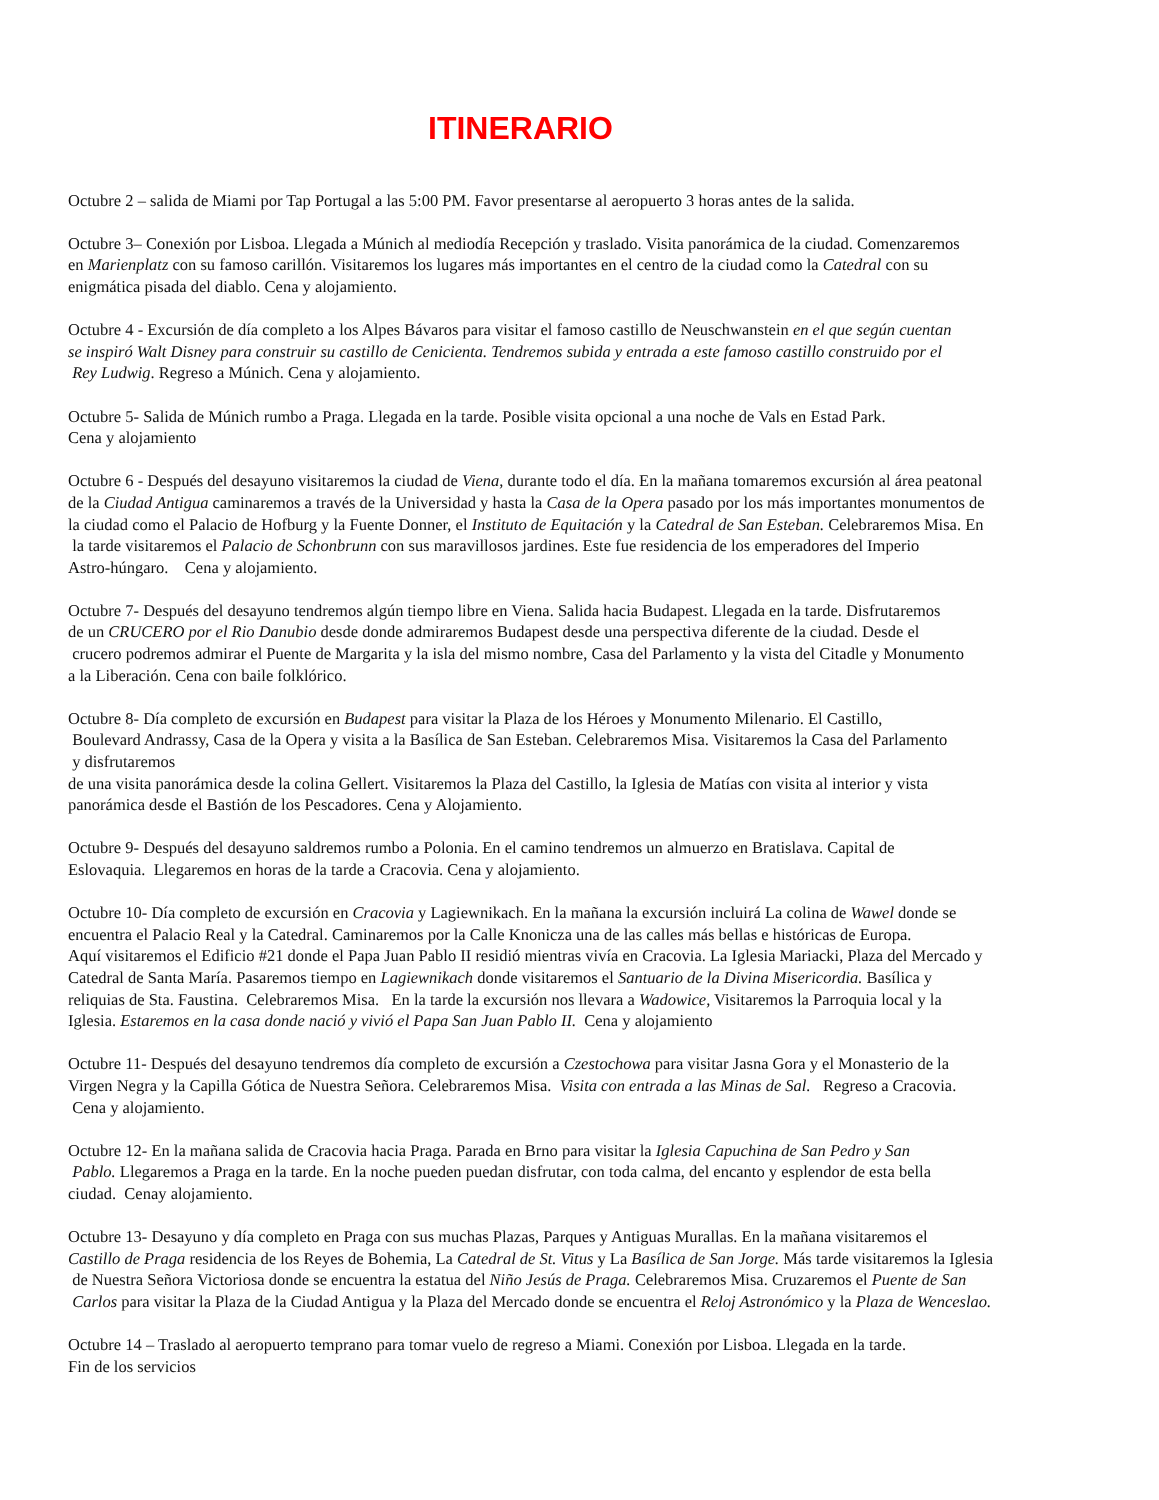ITINERARIO
Octubre 2 – salida de Miami por Tap Portugal a las 5:00 PM. Favor presentarse al aeropuerto 3 horas antes de la salida.
Octubre 3– Conexión por Lisboa. Llegada a Múnich al mediodía Recepción y traslado. Visita panorámica de la ciudad. Comenzaremos
en Marienplatz con su famoso carillón. Visitaremos los lugares más importantes en el centro de la ciudad como la Catedral con su
enigmática pisada del diablo. Cena y alojamiento.
Octubre 4 - Excursión de día completo a los Alpes Bávaros para visitar el famoso castillo de Neuschwanstein en el que según cuentan
se inspiró Walt Disney para construir su castillo de Cenicienta. Tendremos subida y entrada a este famoso castillo construido por el
Rey Ludwig. Regreso a Múnich. Cena y alojamiento.
Octubre 5- Salida de Múnich rumbo a Praga. Llegada en la tarde. Posible visita opcional a una noche de Vals en Estad Park.
Cena y alojamiento
Octubre 6 - Después del desayuno visitaremos la ciudad de Viena, durante todo el día. En la mañana tomaremos excursión al área peatonal
de la Ciudad Antigua caminaremos a través de la Universidad y hasta la Casa de la Opera pasado por los más importantes monumentos de
la ciudad como el Palacio de Hofburg y la Fuente Donner, el Instituto de Equitación y la Catedral de San Esteban. Celebraremos Misa. En
la tarde visitaremos el Palacio de Schonbrunn con sus maravillosos jardines. Este fue residencia de los emperadores del Imperio
Astro-húngaro. Cena y alojamiento.
Octubre 7- Después del desayuno tendremos algún tiempo libre en Viena. Salida hacia Budapest. Llegada en la tarde. Disfrutaremos
de un CRUCERO por el Rio Danubio desde donde admiraremos Budapest desde una perspectiva diferente de la ciudad. Desde el
crucero podremos admirar el Puente de Margarita y la isla del mismo nombre, Casa del Parlamento y la vista del Citadle y Monumento
a la Liberación. Cena con baile folklórico.
Octubre 8- Día completo de excursión en Budapest para visitar la Plaza de los Héroes y Monumento Milenario. El Castillo,
Boulevard Andrassy, Casa de la Opera y visita a la Basílica de San Esteban. Celebraremos Misa. Visitaremos la Casa del Parlamento
y disfrutaremos
de una visita panorámica desde la colina Gellert. Visitaremos la Plaza del Castillo, la Iglesia de Matías con visita al interior y vista
panorámica desde el Bastión de los Pescadores. Cena y Alojamiento.
Octubre 9- Después del desayuno saldremos rumbo a Polonia. En el camino tendremos un almuerzo en Bratislava. Capital de
Eslovaquia. Llegaremos en horas de la tarde a Cracovia. Cena y alojamiento.
Octubre 10- Día completo de excursión en Cracovia y Lagiewnikach. En la mañana la excursión incluirá La colina de Wawel donde se
encuentra el Palacio Real y la Catedral. Caminaremos por la Calle Knonicza una de las calles más bellas e históricas de Europa.
Aquí visitaremos el Edificio #21 donde el Papa Juan Pablo II residió mientras vivía en Cracovia. La Iglesia Mariacki, Plaza del Mercado y
Catedral de Santa María. Pasaremos tiempo en Lagiewnikach donde visitaremos el Santuario de la Divina Misericordia. Basílica y
reliquias de Sta. Faustina. Celebraremos Misa. En la tarde la excursión nos llevara a Wadowice, Visitaremos la Parroquia local y la
Iglesia. Estaremos en la casa donde nació y vivió el Papa San Juan Pablo II. Cena y alojamiento
Octubre 11- Después del desayuno tendremos día completo de excursión a Czestochowa para visitar Jasna Gora y el Monasterio de la
Virgen Negra y la Capilla Gótica de Nuestra Señora. Celebraremos Misa. Visita con entrada a las Minas de Sal. Regreso a Cracovia.
Cena y alojamiento.
Octubre 12- En la mañana salida de Cracovia hacia Praga. Parada en Brno para visitar la Iglesia Capuchina de San Pedro y San
Pablo. Llegaremos a Praga en la tarde. En la noche pueden puedan disfrutar, con toda calma, del encanto y esplendor de esta bella
ciudad. Cenay alojamiento.
Octubre 13- Desayuno y día completo en Praga con sus muchas Plazas, Parques y Antiguas Murallas. En la mañana visitaremos el
Castillo de Praga residencia de los Reyes de Bohemia, La Catedral de St. Vitus y La Basílica de San Jorge. Más tarde visitaremos la Iglesia
de Nuestra Señora Victoriosa donde se encuentra la estatua del Niño Jesús de Praga. Celebraremos Misa. Cruzaremos el Puente de San
Carlos para visitar la Plaza de la Ciudad Antigua y la Plaza del Mercado donde se encuentra el Reloj Astronómico y la Plaza de Wenceslao.
Octubre 14 – Traslado al aeropuerto temprano para tomar vuelo de regreso a Miami. Conexión por Lisboa. Llegada en la tarde.
Fin de los servicios